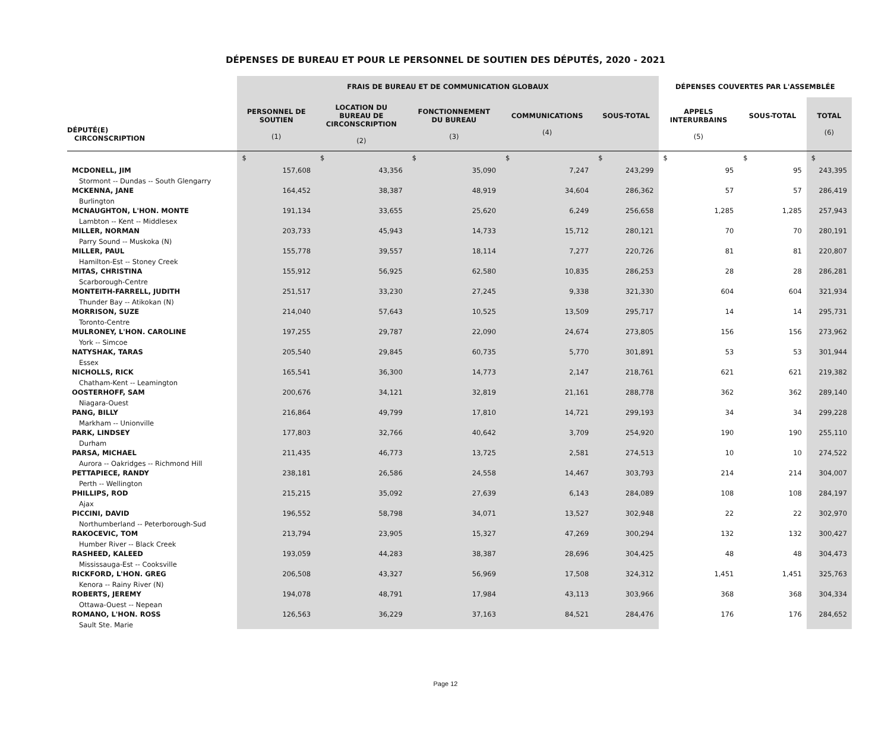DÉPENSES DE BUREAU ET POUR LE PERSONNEL DE SOUTIEN DES DÉPUTÉS, 2020 - 2021
| | FRAIS DE BUREAU ET DE COMMUNICATION GLOBAUX | | | | | DÉPENSES COUVERTES PAR L'ASSEMBLÉE | | |
| --- | --- | --- | --- | --- | --- | --- | --- | --- |
| DÉPUTÉ(E) CIRCONSCRIPTION | PERSONNEL DE SOUTIEN (1) | LOCATION DU BUREAU DE CIRCONSCRIPTION (2) | FONCTIONNEMENT DU BUREAU (3) | COMMUNICATIONS (4) | SOUS-TOTAL | APPELS INTERURBAINS (5) | SOUS-TOTAL | TOTAL (6) |
| | $ | $ | $ | $ | $ | $ | $ | $ |
| MCDONELL, JIM Stormont -- Dundas -- South Glengarry | 157,608 | 43,356 | 35,090 | 7,247 | 243,299 | 95 | 95 | 243,395 |
| MCKENNA, JANE Burlington | 164,452 | 38,387 | 48,919 | 34,604 | 286,362 | 57 | 57 | 286,419 |
| MCNAUGHTON, L'HON. MONTE Lambton -- Kent -- Middlesex | 191,134 | 33,655 | 25,620 | 6,249 | 256,658 | 1,285 | 1,285 | 257,943 |
| MILLER, NORMAN Parry Sound -- Muskoka (N) | 203,733 | 45,943 | 14,733 | 15,712 | 280,121 | 70 | 70 | 280,191 |
| MILLER, PAUL Hamilton-Est -- Stoney Creek | 155,778 | 39,557 | 18,114 | 7,277 | 220,726 | 81 | 81 | 220,807 |
| MITAS, CHRISTINA Scarborough-Centre | 155,912 | 56,925 | 62,580 | 10,835 | 286,253 | 28 | 28 | 286,281 |
| MONTEITH-FARRELL, JUDITH Thunder Bay -- Atikokan (N) | 251,517 | 33,230 | 27,245 | 9,338 | 321,330 | 604 | 604 | 321,934 |
| MORRISON, SUZE Toronto-Centre | 214,040 | 57,643 | 10,525 | 13,509 | 295,717 | 14 | 14 | 295,731 |
| MULRONEY, L'HON. CAROLINE York -- Simcoe | 197,255 | 29,787 | 22,090 | 24,674 | 273,805 | 156 | 156 | 273,962 |
| NATYSHAK, TARAS Essex | 205,540 | 29,845 | 60,735 | 5,770 | 301,891 | 53 | 53 | 301,944 |
| NICHOLLS, RICK Chatham-Kent -- Leamington | 165,541 | 36,300 | 14,773 | 2,147 | 218,761 | 621 | 621 | 219,382 |
| OOSTERHOFF, SAM Niagara-Ouest | 200,676 | 34,121 | 32,819 | 21,161 | 288,778 | 362 | 362 | 289,140 |
| PANG, BILLY Markham -- Unionville | 216,864 | 49,799 | 17,810 | 14,721 | 299,193 | 34 | 34 | 299,228 |
| PARK, LINDSEY Durham | 177,803 | 32,766 | 40,642 | 3,709 | 254,920 | 190 | 190 | 255,110 |
| PARSA, MICHAEL Aurora -- Oakridges -- Richmond Hill | 211,435 | 46,773 | 13,725 | 2,581 | 274,513 | 10 | 10 | 274,522 |
| PETTAPIECE, RANDY Perth -- Wellington | 238,181 | 26,586 | 24,558 | 14,467 | 303,793 | 214 | 214 | 304,007 |
| PHILLIPS, ROD Ajax | 215,215 | 35,092 | 27,639 | 6,143 | 284,089 | 108 | 108 | 284,197 |
| PICCINI, DAVID Northumberland -- Peterborough-Sud | 196,552 | 58,798 | 34,071 | 13,527 | 302,948 | 22 | 22 | 302,970 |
| RAKOCEVIC, TOM Humber River -- Black Creek | 213,794 | 23,905 | 15,327 | 47,269 | 300,294 | 132 | 132 | 300,427 |
| RASHEED, KALEED Mississauga-Est -- Cooksville | 193,059 | 44,283 | 38,387 | 28,696 | 304,425 | 48 | 48 | 304,473 |
| RICKFORD, L'HON. GREG Kenora -- Rainy River (N) | 206,508 | 43,327 | 56,969 | 17,508 | 324,312 | 1,451 | 1,451 | 325,763 |
| ROBERTS, JEREMY Ottawa-Ouest -- Nepean | 194,078 | 48,791 | 17,984 | 43,113 | 303,966 | 368 | 368 | 304,334 |
| ROMANO, L'HON. ROSS Sault Ste. Marie | 126,563 | 36,229 | 37,163 | 84,521 | 284,476 | 176 | 176 | 284,652 |
Page 12